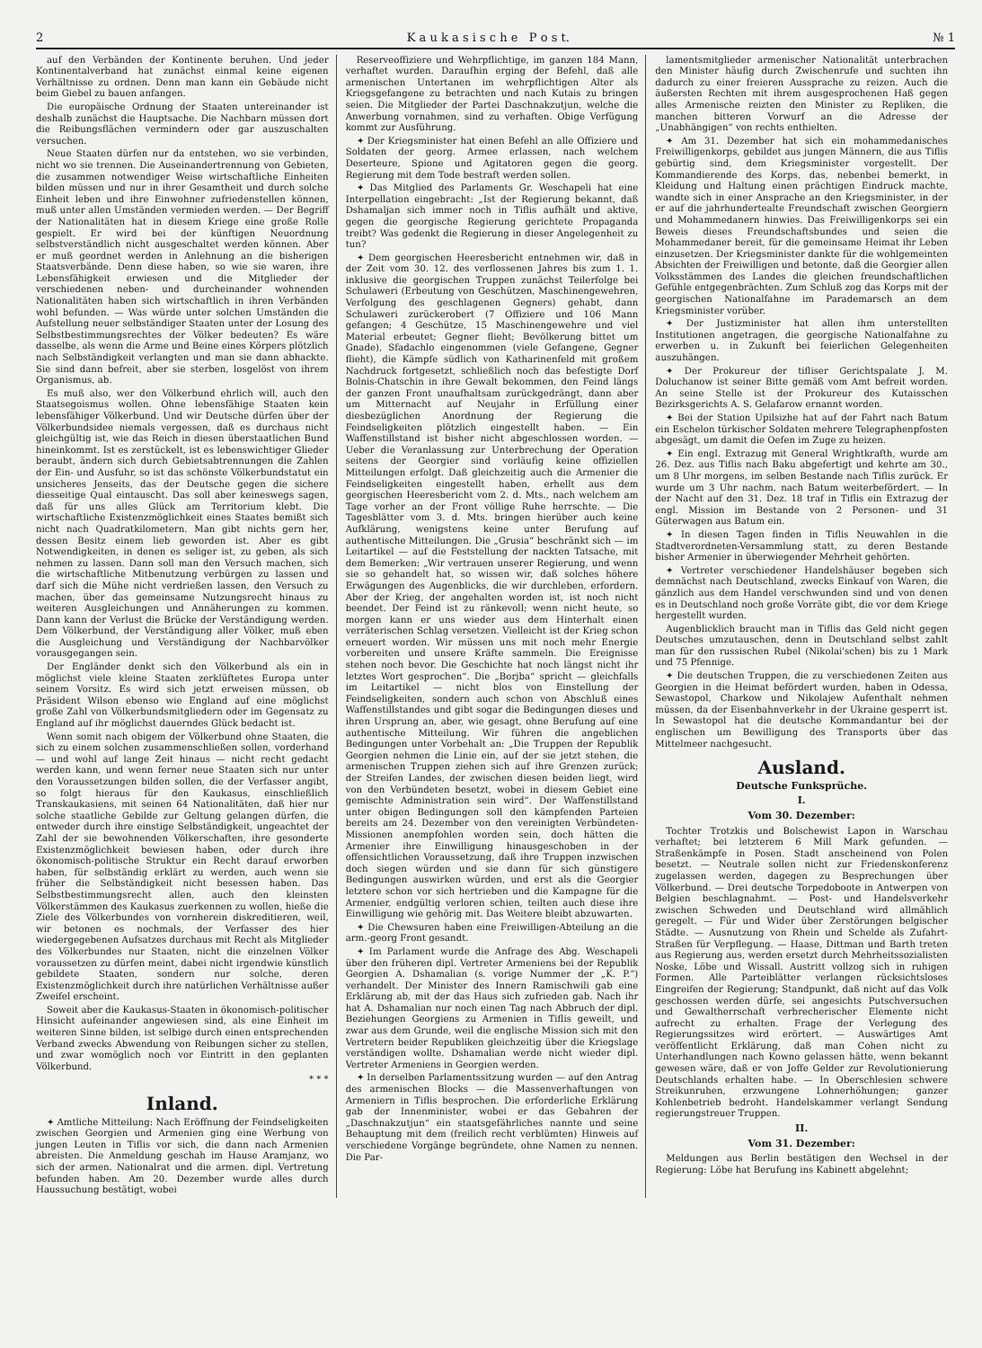2 K a u k a s i s c h e P o s t. № 1
auf den Verbänden der Kontinente beruhen. Und jeder Kontinentalverband hat zunächst einmal keine eigenen Verhältnisse zu ordnen. Denn man kann ein Gebäude nicht beim Giebel zu bauen anfangen.
Die europäische Ordnung der Staaten untereinander ist deshalb zunächst die Hauptsache. Die Nachbarn müssen dort die Reibungsflächen vermindern oder gar auszuschalten versuchen.
Neue Staaten dürfen nur da entstehen, wo sie verbinden, nicht wo sie trennen. Die Auseinandertrennung von Gebieten, die zusammen notwendiger Weise wirtschaftliche Einheiten bilden müssen und nur in ihrer Gesamtheit und durch solche Einheit leben und ihre Einwohner zufriedenstellen können, muß unter allen Umständen vermieden werden. — Der Begriff der Nationalitäten hat in diesem Kriege eine große Rolle gespielt. Er wird bei der künftigen Neuordnung selbstverständlich nicht ausgeschaltet werden können. Aber er muß geordnet werden in Anlehnung an die bisherigen Staatsverbände. Denn diese haben, so wie sie waren, ihre Lebensfähigkeit erwiesen und die Mitglieder der verschiedenen neben- und durcheinander wohnenden Nationalitäten haben sich wirtschaftlich in ihren Verbänden wohl befunden. — Was würde unter solchen Umständen die Aufstellung neuer selbständiger Staaten unter der Losung des Selbstbestimmungsrechtes der Völker bedeuten? Es wäre dasselbe, als wenn die Arme und Beine eines Körpers plötzlich nach Selbständigkeit verlangten und man sie dann abhackte. Sie sind dann befreit, aber sie sterben, losgelöst von ihrem Organismus, ab.
Es muß also, wer den Völkerbund ehrlich will, auch den Staatsegoismus wollen. Ohne lebensfähige Staaten kein lebensfähiger Völkerbund. Und wir Deutsche dürfen über der Völkerbundsidee niemals vergessen, daß es durchaus nicht gleichgültig ist, wie das Reich in diesen überstaatlichen Bund hineinkommt. Ist es zerstückelt, ist es lebenswichtiger Glieder beraubt, ändern sich durch Gebietsabtrennungen die Zahlen der Ein- und Ausfuhr, so ist das schönste Völkerbundstatut ein unsicheres Jenseits, das der Deutsche gegen die sichere diesseitige Qual eintauscht. Das soll aber keineswegs sagen, daß für uns alles Glück am Territorium klebt. Die wirtschaftliche Existenzmöglichkeit eines Staates bemißt sich nicht nach Quadratkilometern. Man gibt nichts gern her, dessen Besitz einem lieb geworden ist. Aber es gibt Notwendigkeiten, in denen es seliger ist, zu geben, als sich nehmen zu lassen. Dann soll man den Versuch machen, sich die wirtschaftliche Mitbenutzung verbürgen zu lassen und darf sich die Mühe nicht verdrießen lassen, den Versuch zu machen, über das gemeinsame Nutzungsrecht hinaus zu weiteren Ausgleichungen und Annäherungen zu kommen. Dann kann der Verlust die Brücke der Verständigung werden. Dem Völkerbund, der Verständigung aller Völker, muß eben die Ausgleichung und Verständigung der Nachbarvölker vorausgegangen sein.
Der Engländer denkt sich den Völkerbund als ein in möglichst viele kleine Staaten zerklüftetes Europa unter seinem Vorsitz. Es wird sich jetzt erweisen müssen, ob Präsident Wilson ebenso wie England auf eine möglichst große Zahl von Völkerbundsmitgliedern oder im Gegensatz zu England auf ihr möglichst dauerndes Glück bedacht ist.
Wenn somit nach obigem der Völkerbund ohne Staaten, die sich zu einem solchen zusammenschließen sollen, vorderhand — und wohl auf lange Zeit hinaus — nicht recht gedacht werden kann, und wenn ferner neue Staaten sich nur unter den Voraussetzungen bilden sollen, die der Verfasser angibt, so folgt hieraus für den Kaukasus, einschließlich Transkaukasiens, mit seinen 64 Nationalitäten, daß hier nur solche staatliche Gebilde zur Geltung gelangen dürfen, die entweder durch ihre einstige Selbständigkeit, ungeachtet der Zahl der sie bewohnenden Völkerschaften, ihre gesonderte Existenzmöglichkeit bewiesen haben, oder durch ihre ökonomisch-politische Struktur ein Recht darauf erworben haben, für selbständig erklärt zu werden, auch wenn sie früher die Selbständigkeit nicht besessen haben. Das Selbstbestimmungsrecht allen, auch den kleinsten Völkerstämmen des Kaukasus zuerkennen zu wollen, hieße die Ziele des Völkerbundes von vornherein diskreditieren, weil, wir betonen es nochmals, der Verfasser des hier wiedergegebenen Aufsatzes durchaus mit Recht als Mitglieder des Völkerbundes nur Staaten, nicht die einzelnen Völker voraussetzen zu dürfen meint, dabei nicht irgendwie künstlich gebildete Staaten, sondern nur solche, deren Existenzmöglichkeit durch ihre natürlichen Verhältnisse außer Zweifel erscheint.
Soweit aber die Kaukasus-Staaten in ökonomisch-politischer Hinsicht aufeinander angewiesen sind, als eine Einheit im weiteren Sinne bilden, ist selbige durch einen entsprechenden Verband zwecks Abwendung von Reibungen sicher zu stellen, und zwar womöglich noch vor Eintritt in den geplanten Völkerbund.
* * *
Inland.
✦ Amtliche Mitteilung: Nach Eröffnung der Feindseligkeiten zwischen Georgien und Armenien ging eine Werbung von jungen Leuten in Tiflis vor sich, die dann nach Armenien abreisten. Die Anmeldung geschah im Hause Aramjanz, wo sich der armen. Nationalrat und die armen. dipl. Vertretung befunden haben. Am 20. Dezember wurde alles durch Haussuchung bestätigt, wobei
Reserveoffiziere und Wehrpflichtige, im ganzen 184 Mann, verhaftet wurden. Daraufhin erging der Befehl, daß alle armenischen Untertanen im wehrpflichtigen Alter als Kriegsgefangene zu betrachten und nach Kutais zu bringen seien. Die Mitglieder der Partei Daschnakzutjun, welche die Anwerbung vornahmen, sind zu verhaften. Obige Verfügung kommt zur Ausführung.
✦ Der Kriegsminister hat einen Befehl an alle Offiziere und Soldaten der georg. Armee erlassen, nach welchem Deserteure, Spione und Agitatoren gegen die georg. Regierung mit dem Tode bestraft werden sollen.
✦ Das Mitglied des Parlaments Gr. Weschapeli hat eine Interpellation eingebracht: „Ist der Regierung bekannt, daß Dshamaljan sich immer noch in Tiflis aufhält und aktive, gegen die georgische Regierung gerichtete Propaganda treibt? Was gedenkt die Regierung in dieser Angelegenheit zu tun?
✦ Dem georgischen Heeresbericht entnehmen wir, daß in der Zeit vom 30. 12. des verflossenen Jahres bis zum 1. 1. inklusive die georgischen Truppen zunächst Teilerfolge bei Schulaweri (Erbeutung von Geschützen, Maschinengewehren, Verfolgung des geschlagenen Gegners) gehabt, dann Schulaweri zurückerobert (7 Offiziere und 106 Mann gefangen; 4 Geschütze, 15 Maschinengewehre und viel Material erbeutet; Gegner flieht; Bevölkerung bittet um Gnade), Sfadachlo eingenommen (viele Gefangene, Gegner flieht), die Kämpfe südlich von Katharinenfeld mit großem Nachdruck fortgesetzt, schließlich noch das befestigte Dorf Bolnis-Chatschin in ihre Gewalt bekommen, den Feind längs der ganzen Front unaufhaltsam zurückgedrängt, dann aber um Mitternacht auf Neujahr in Erfüllung einer diesbezüglichen Anordnung der Regierung die Feindseligkeiten plötzlich eingestellt haben. — Ein Waffenstillstand ist bisher nicht abgeschlossen worden. — Ueber die Veranlassung zur Unterbrechung der Operation seitens der Georgier sind vorläufig keine offiziellen Mitteilungen erfolgt. Daß gleichzeitig auch die Armenier die Feindseligkeiten eingestellt haben, erhellt aus dem georgischen Heeresbericht vom 2. d. Mts., nach welchem am Tage vorher an der Front völlige Ruhe herrschte. — Die Tagesblätter vom 3. d. Mts. bringen hierüber auch keine Aufklärung, wenigstens keine unter Berufung auf authentische Mitteilungen. Die „Grusia“ beschränkt sich — im Leitartikel — auf die Feststellung der nackten Tatsache, mit dem Bemerken: „Wir vertrauen unserer Regierung, und wenn sie so gehandelt hat, so wissen wir, daß solches höhere Erwägungen des Augenblicks, die wir durchleben, erfordern. Aber der Krieg, der angehalten worden ist, ist noch nicht beendet. Der Feind ist zu ränkevoll; wenn nicht heute, so morgen kann er uns wieder aus dem Hinterhalt einen verräterischen Schlag versetzen. Vielleicht ist der Krieg schon erneuert worden. Wir müssen uns mit noch mehr Energie vorbereiten und unsere Kräfte sammeln. Die Ereignisse stehen noch bevor. Die Geschichte hat noch längst nicht ihr letztes Wort gesprochen“. Die „Borjba“ spricht — gleichfalls im Leitartikel — nicht blos von Einstellung der Feindseligkeiten, sondern auch schon von Abschluß eines Waffenstillstandes und gibt sogar die Bedingungen dieses und ihren Ursprung an, aber, wie gesagt, ohne Berufung auf eine authentische Mitteilung. Wir führen die angeblichen Bedingungen unter Vorbehalt an: „Die Truppen der Republik Georgien nehmen die Linie ein, auf der sie jetzt stehen, die armenischen Truppen ziehen sich auf ihre Grenzen zurück; der Streifen Landes, der zwischen diesen beiden liegt, wird von den Verbündeten besetzt, wobei in diesem Gebiet eine gemischte Administration sein wird“. Der Waffenstillstand unter obigen Bedingungen soll den kämpfenden Parteien bereits am 24. Dezember von den vereinigten Verbündeten-Missionen anempfohlen worden sein, doch hätten die Armenier ihre Einwilligung hinausgeschoben in der offensichtlichen Voraussetzung, daß ihre Truppen inzwischen doch siegen würden und sie dann für sich günstigere Bedingungen auswirken würden, und erst als die Georgier letztere schon vor sich hertrieben und die Kampagne für die Armenier, endgültig verloren schien, teilten auch diese ihre Einwilligung wie gehörig mit. Das Weitere bleibt abzuwarten.
✦ Die Chewsuren haben eine Freiwilligen-Abteilung an die arm.-georg Front gesandt.
✦ Im Parlament wurde die Anfrage des Abg. Weschapeli über den früheren dipl. Vertreter Armeniens bei der Republik Georgien A. Dshamalian (s. vorige Nummer der „K. P.“) verhandelt. Der Minister des Innern Ramischwili gab eine Erklärung ab, mit der das Haus sich zufrieden gab. Nach ihr hat A. Dshamalian nur noch einen Tag nach Abbruch der dipl. Beziehungen Georgiens zu Armenien in Tiflis geweilt, und zwar aus dem Grunde, weil die englische Mission sich mit den Vertretern beider Republiken gleichzeitig über die Kriegslage verständigen wollte. Dshamalian werde nicht wieder dipl. Vertreter Armeniens in Georgien werden.
✦ In derselben Parlamentssitzung wurden — auf den Antrag des armenischen Blocks — die Massenverhaftungen von Armeniern in Tiflis besprochen. Die erforderliche Erklärung gab der Innenminister, wobei er das Gebahren der „Daschnakzutjun“ ein staatsgefährliches nannte und seine Behauptung mit dem (freilich recht verblümten) Hinweis auf verschiedene Vorgänge begründete, ohne Namen zu nennen. Die Par-
lamentsmitglieder armenischer Nationalität unterbrachen den Minister häufig durch Zwischenrufe und suchten ihn dadurch zu einer freieren Aussprache zu reizen. Auch die äußersten Rechten mit ihrem ausgesprochenen Haß gegen alles Armenische reizten den Minister zu Repliken, die manchen bitteren Vorwurf an die Adresse der „Unabhängigen“ von rechts enthielten.
✦ Am 31. Dezember hat sich ein mohammedanisches Freiwilligenkorps, gebildet aus jungen Männern, die aus Tiflis gebürtig sind, dem Kriegsminister vorgestellt. Der Kommandierende des Korps, das, nebenbei bemerkt, in Kleidung und Haltung einen prächtigen Eindruck machte, wandte sich in einer Ansprache an den Kriegsminister, in der er auf die jahrhundertealte Freundschaft zwischen Georgiern und Mohammedanern hinwies. Das Freiwilligenkorps sei ein Beweis dieses Freundschaftsbundes und seien die Mohammedaner bereit, für die gemeinsame Heimat ihr Leben einzusetzen. Der Kriegsminister dankte für die wohlgemeinten Absichten der Freiwilligen und betonte, daß die Georgier allen Volksstämmen des Landes die gleichen freundschaftlichen Gefühle entgegenbrächten. Zum Schluß zog das Korps mit der georgischen Nationalfahne im Parademarsch an dem Kriegsminister vorüber.
✦ Der Justizminister hat allen ihm unterstellten Institutionen angetragen, die georgische Nationalfahne zu erwerben u. in Zukunft bei feierlichen Gelegenheiten auszuhängen.
✦ Der Prokureur der tifliser Gerichtspalate J. M. Doluchanow ist seiner Bitte gemäß vom Amt befreit worden. An seine Stelle ist der Prokureur des Kutaisschen Bezirksgerichts A. S. Gelafarow ernannt worden.
✦ Bei der Station Upilsizhe hat auf der Fahrt nach Batum ein Eschelon türkischer Soldaten mehrere Telegraphenpfosten abgesägt, um damit die Oefen im Zuge zu heizen.
✦ Ein engl. Extrazug mit General Wrightkrafth, wurde am 26. Dez. aus Tiflis nach Baku abgefertigt und kehrte am 30., um 8 Uhr morgens, im selben Bestande nach Tiflis zurück. Er wurde um 3 Uhr nachm. nach Batum weiterbefördert. — In der Nacht auf den 31. Dez. 18 traf in Tiflis ein Extrazug der engl. Mission im Bestande von 2 Personen- und 31 Güterwagen aus Batum ein.
✦ In diesen Tagen finden in Tiflis Neuwahlen in die Stadtverordneten-Versammlung statt, zu deren Bestande bisher Armenier in überwiegender Mehrheit gehörten.
✦ Vertreter verschiedener Handelshäuser begeben sich demnächst nach Deutschland, zwecks Einkauf von Waren, die gänzlich aus dem Handel verschwunden sind und von denen es in Deutschland noch große Vorräte gibt, die vor dem Kriege hergestellt wurden.
Augenblicklich braucht man in Tiflis das Geld nicht gegen Deutsches umzutauschen, denn in Deutschland selbst zahlt man für den russischen Rubel (Nikolai'schen) bis zu 1 Mark und 75 Pfennige.
✦ Die deutschen Truppen, die zu verschiedenen Zeiten aus Georgien in die Heimat befördert wurden, haben in Odessa, Sewastopol, Charkow und Nikolajew Aufenthalt nehmen müssen, da der Eisenbahnverkehr in der Ukraine gesperrt ist. In Sewastopol hat die deutsche Kommandantur bei der englischen um Bewilligung des Transports über das Mittelmeer nachgesucht.
Ausland.
Deutsche Funksprüche.
I.
Vom 30. Dezember:
Tochter Trotzkis und Bolschewist Lapon in Warschau verhaftet; bei letzterem 6 Mill Mark gefunden. — Straßenkämpfe in Posen. Stadt anscheinend von Polen besetzt. — Neutrale sollen nicht zur Friedenskonferenz zugelassen werden, dagegen zu Besprechungen über Völkerbund. — Drei deutsche Torpedoboote in Antwerpen von Belgien beschlagnahmt. — Post- und Handelsverkehr zwischen Schweden und Deutschland wird allmählich geregelt. — Für und Wider über Zerstörungen belgischer Städte. — Ausnutzung von Rhein und Schelde als Zufahrt-Straßen für Verpflegung. — Haase, Dittman und Barth treten aus Regierung aus, werden ersetzt durch Mehrheitssozialisten Noske, Löbe und Wissall. Austritt vollzog sich in ruhigen Formen. Alle Parteiblätter verlangen rücksichtsloses Eingreifen der Regierung; Standpunkt, daß nicht auf das Volk geschossen werden dürfe, sei angesichts Putschversuchen und Gewaltherrschaft verbrecherischer Elemente nicht aufrecht zu erhalten. Frage der Verlegung des Regierungssitzes wird erörtert. — Auswärtiges Amt veröffentlicht Erklärung, daß man Cohen nicht zu Unterhandlungen nach Kowno gelassen hätte, wenn bekannt gewesen wäre, daß er von Joffe Gelder zur Revolutionierung Deutschlands erhalten habe. — In Oberschlesien schwere Streikunruhen, erzwungene Lohnerhöhungen; ganzer Kohlenbetrieb bedroht. Handelskammer verlangt Sendung regierungstreuer Truppen.
II.
Vom 31. Dezember:
Meldungen aus Berlin bestätigen den Wechsel in der Regierung: Löbe hat Berufung ins Kabinett abgelehnt;